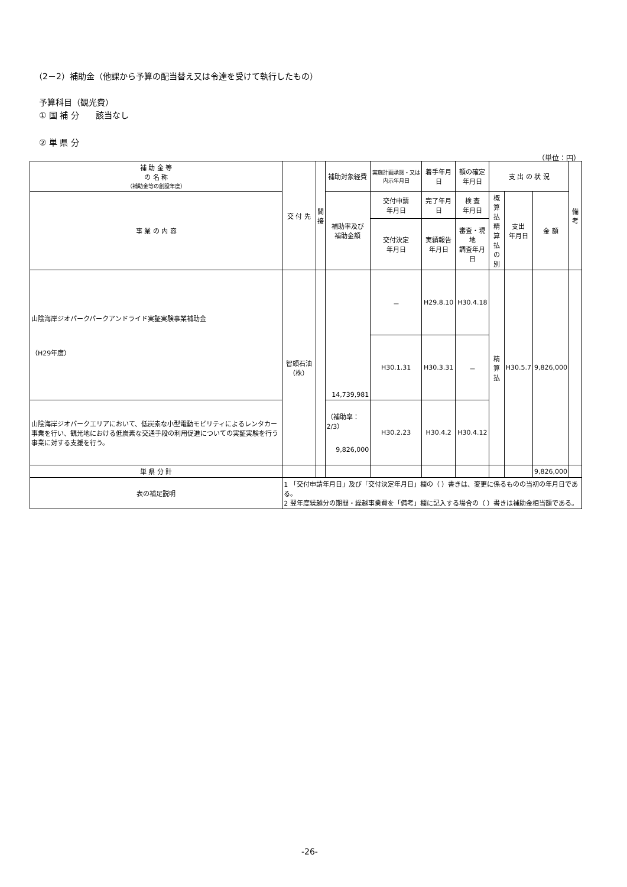（2－2）補助金（他課から予算の配当替え又は令達を受けて執行したもの）
予算科目（観光費）
① 国 補 分　　該当なし
② 単 県 分
（単位：円）
| 補 助 金 等 の 名 称 （補助金等の創設年度） | 交 付 先 | 間 接 | 補助対象経費 | 実施計画承認・又は内示年月日 | 着手年月日 | 額の確定 年月日 | 支 出 の 状 況 | | | 備 考 |
| --- | --- | --- | --- | --- | --- | --- | --- | --- | --- | --- |
| 事 業 の 内 容 | | | 補助率及び 補助金額 | 交付申請 年月日 | 完了年月日 | 検 査 年月日 | 概算 払精 算払 の別 | 支出 年月日 | 金 額 | |
| | | | | 交付決定 年月日 | 実績報告 年月日 | 審査・現地 調査年月日 | | | | |
| 山陰海岸ジオパークパークアンドライド実証実験事業補助金 （H29年度） | 智頭石油（株） | | 14,739,981 | － | H29.8.10 | H30.4.18 | 精算払 | H30.5.7 | 9,826,000 | |
| | | | | H30.1.31 | H30.3.31 | － | | | | |
| 山陰海岸ジオパークエリアにおいて、低炭素な小型電動モビリティによるレンタカー事業を行い、観光地における低炭素な交通手段の利用促進についての実証実験を行う事業に対する支援を行う。 | | | （補助率：2/3） 9,826,000 | H30.2.23 | H30.4.2 | H30.4.12 | | | | |
| 単 県 分 計 | | | | | | | | | 9,826,000 | |
| 表の補足説明 | 1 「交付申請年月日」及び「交付決定年月日」欄の（ ）書きは、変更に係るものの当初の年月日である。 2 翌年度繰越分の期間・繰越事業費を「備考」欄に記入する場合の（ ）書きは補助金相当額である。 | | | | | | | | | |
-26-